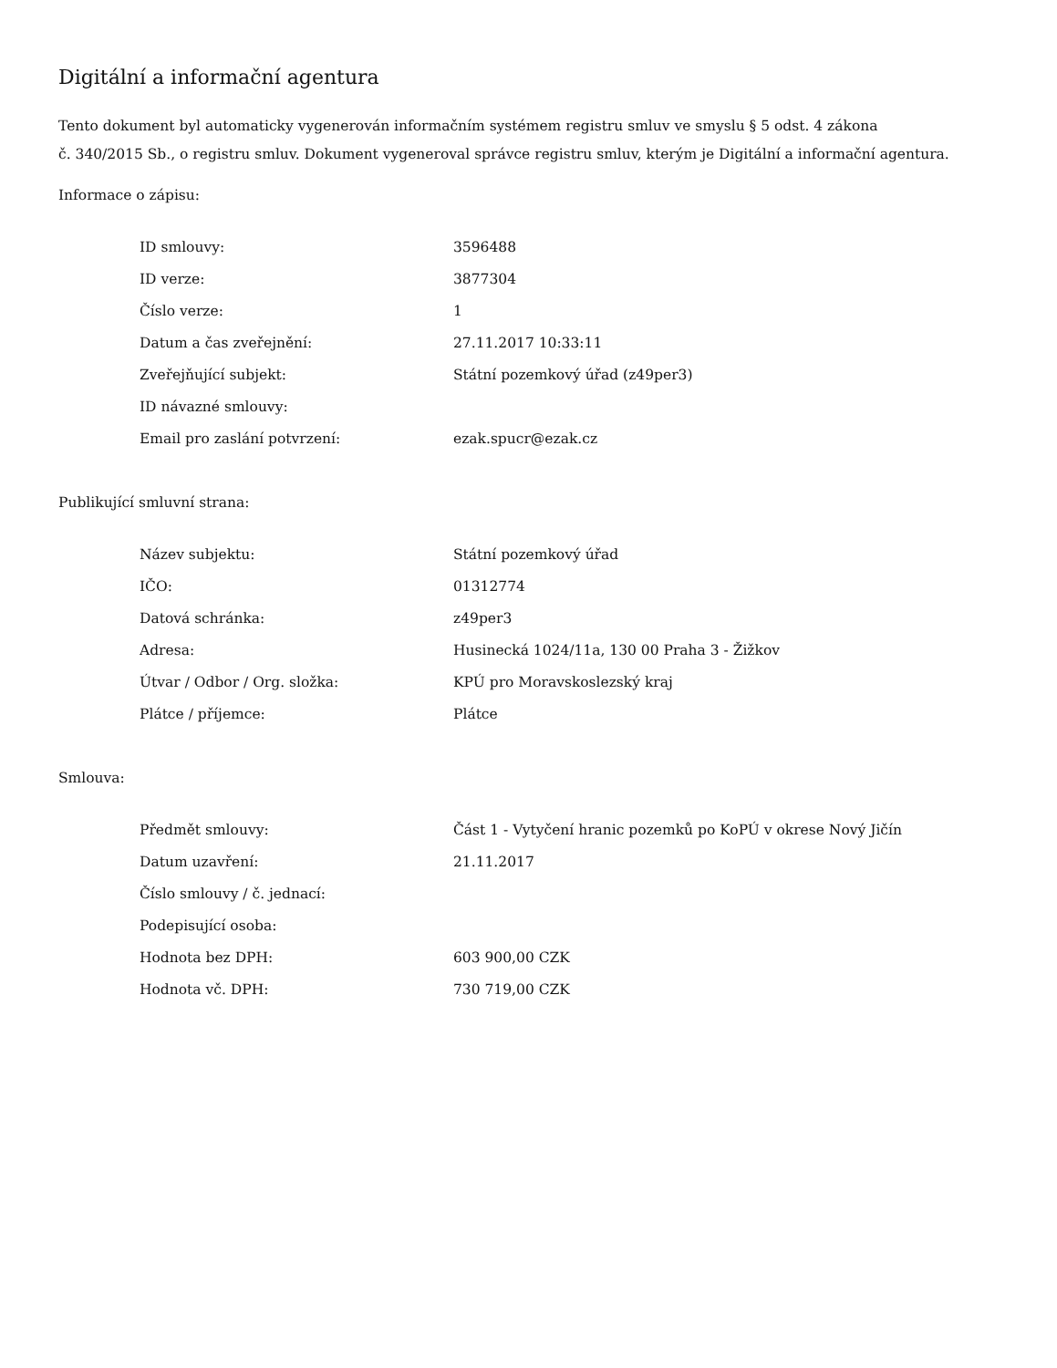Digitální a informační agentura
Tento dokument byl automaticky vygenerován informačním systémem registru smluv ve smyslu § 5 odst. 4 zákona
č. 340/2015 Sb., o registru smluv. Dokument vygeneroval správce registru smluv, kterým je Digitální a informační agentura.
Informace o zápisu:
| ID smlouvy: | 3596488 |
| ID verze: | 3877304 |
| Číslo verze: | 1 |
| Datum a čas zveřejnění: | 27.11.2017 10:33:11 |
| Zveřejňující subjekt: | Státní pozemkový úřad (z49per3) |
| ID návazné smlouvy: | |
| Email pro zaslání potvrzení: | ezak.spucr@ezak.cz |
Publikující smluvní strana:
| Název subjektu: | Státní pozemkový úřad |
| IČO: | 01312774 |
| Datová schránka: | z49per3 |
| Adresa: | Husinecká 1024/11a, 130 00 Praha 3 - Žižkov |
| Útvar / Odbor / Org. složka: | KPÚ pro Moravskoslezský kraj |
| Plátce / příjemce: | Plátce |
Smlouva:
| Předmět smlouvy: | Část 1 - Vytyčení hranic pozemků po KoPÚ v okrese Nový Jičín |
| Datum uzavření: | 21.11.2017 |
| Číslo smlouvy / č. jednací: | |
| Podepisující osoba: | |
| Hodnota bez DPH: | 603 900,00 CZK |
| Hodnota vč. DPH: | 730 719,00 CZK |